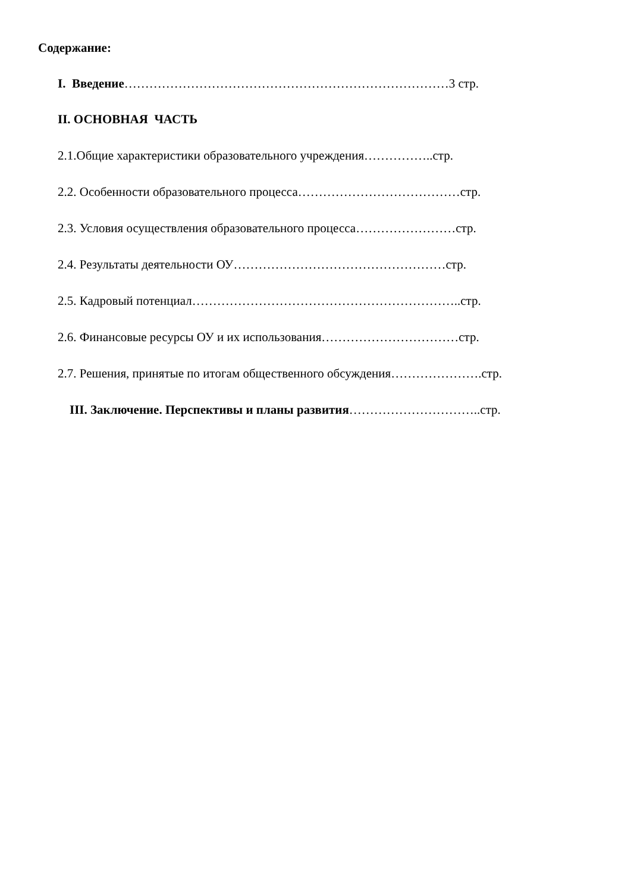Содержание:
I. Введение……………………………………………………………………3 стр.
II. ОСНОВНАЯ ЧАСТЬ
2.1.Общие характеристики образовательного учреждения……………..стр.
2.2. Особенности образовательного процесса…………………………………стр.
2.3. Условия осуществления образовательного процесса……………………стр.
2.4. Результаты деятельности ОУ……………………………………………стр.
2.5. Кадровый потенциал………………………………………………………..стр.
2.6. Финансовые ресурсы ОУ и их использования……………………………стр.
2.7. Решения, принятые по итогам общественного обсуждения………………….стр.
III. Заключение. Перспективы и планы развития…………………………..стр.